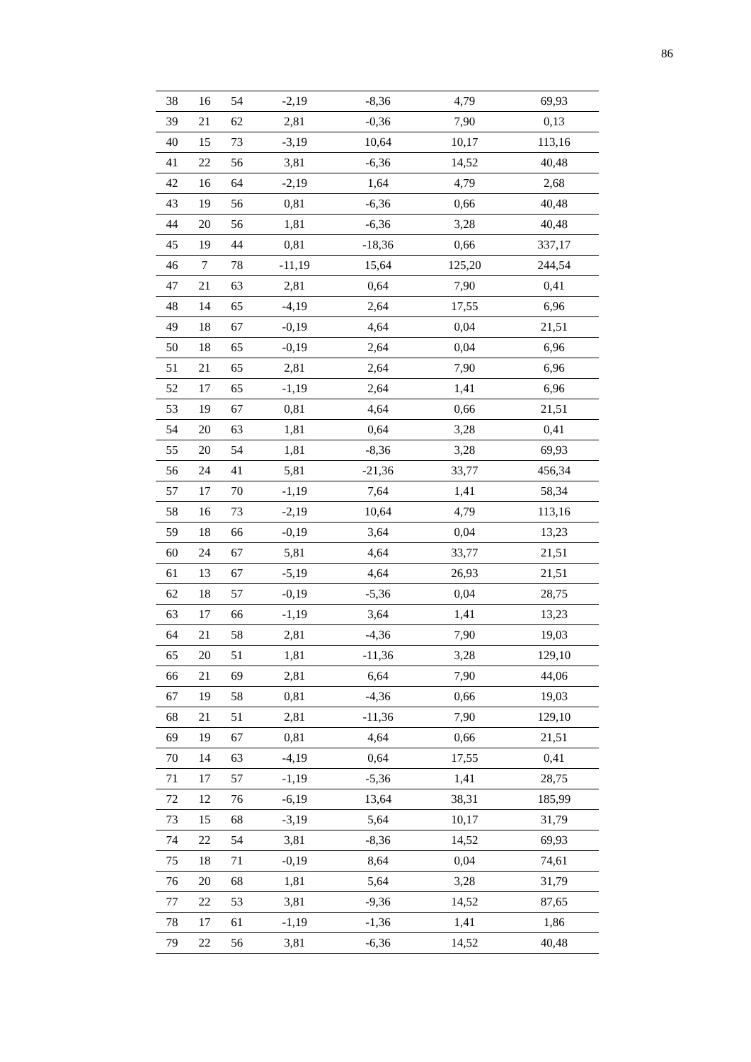86
| 38 | 16 | 54 | -2,19 | -8,36 | 4,79 | 69,93 |
| 39 | 21 | 62 | 2,81 | -0,36 | 7,90 | 0,13 |
| 40 | 15 | 73 | -3,19 | 10,64 | 10,17 | 113,16 |
| 41 | 22 | 56 | 3,81 | -6,36 | 14,52 | 40,48 |
| 42 | 16 | 64 | -2,19 | 1,64 | 4,79 | 2,68 |
| 43 | 19 | 56 | 0,81 | -6,36 | 0,66 | 40,48 |
| 44 | 20 | 56 | 1,81 | -6,36 | 3,28 | 40,48 |
| 45 | 19 | 44 | 0,81 | -18,36 | 0,66 | 337,17 |
| 46 | 7 | 78 | -11,19 | 15,64 | 125,20 | 244,54 |
| 47 | 21 | 63 | 2,81 | 0,64 | 7,90 | 0,41 |
| 48 | 14 | 65 | -4,19 | 2,64 | 17,55 | 6,96 |
| 49 | 18 | 67 | -0,19 | 4,64 | 0,04 | 21,51 |
| 50 | 18 | 65 | -0,19 | 2,64 | 0,04 | 6,96 |
| 51 | 21 | 65 | 2,81 | 2,64 | 7,90 | 6,96 |
| 52 | 17 | 65 | -1,19 | 2,64 | 1,41 | 6,96 |
| 53 | 19 | 67 | 0,81 | 4,64 | 0,66 | 21,51 |
| 54 | 20 | 63 | 1,81 | 0,64 | 3,28 | 0,41 |
| 55 | 20 | 54 | 1,81 | -8,36 | 3,28 | 69,93 |
| 56 | 24 | 41 | 5,81 | -21,36 | 33,77 | 456,34 |
| 57 | 17 | 70 | -1,19 | 7,64 | 1,41 | 58,34 |
| 58 | 16 | 73 | -2,19 | 10,64 | 4,79 | 113,16 |
| 59 | 18 | 66 | -0,19 | 3,64 | 0,04 | 13,23 |
| 60 | 24 | 67 | 5,81 | 4,64 | 33,77 | 21,51 |
| 61 | 13 | 67 | -5,19 | 4,64 | 26,93 | 21,51 |
| 62 | 18 | 57 | -0,19 | -5,36 | 0,04 | 28,75 |
| 63 | 17 | 66 | -1,19 | 3,64 | 1,41 | 13,23 |
| 64 | 21 | 58 | 2,81 | -4,36 | 7,90 | 19,03 |
| 65 | 20 | 51 | 1,81 | -11,36 | 3,28 | 129,10 |
| 66 | 21 | 69 | 2,81 | 6,64 | 7,90 | 44,06 |
| 67 | 19 | 58 | 0,81 | -4,36 | 0,66 | 19,03 |
| 68 | 21 | 51 | 2,81 | -11,36 | 7,90 | 129,10 |
| 69 | 19 | 67 | 0,81 | 4,64 | 0,66 | 21,51 |
| 70 | 14 | 63 | -4,19 | 0,64 | 17,55 | 0,41 |
| 71 | 17 | 57 | -1,19 | -5,36 | 1,41 | 28,75 |
| 72 | 12 | 76 | -6,19 | 13,64 | 38,31 | 185,99 |
| 73 | 15 | 68 | -3,19 | 5,64 | 10,17 | 31,79 |
| 74 | 22 | 54 | 3,81 | -8,36 | 14,52 | 69,93 |
| 75 | 18 | 71 | -0,19 | 8,64 | 0,04 | 74,61 |
| 76 | 20 | 68 | 1,81 | 5,64 | 3,28 | 31,79 |
| 77 | 22 | 53 | 3,81 | -9,36 | 14,52 | 87,65 |
| 78 | 17 | 61 | -1,19 | -1,36 | 1,41 | 1,86 |
| 79 | 22 | 56 | 3,81 | -6,36 | 14,52 | 40,48 |